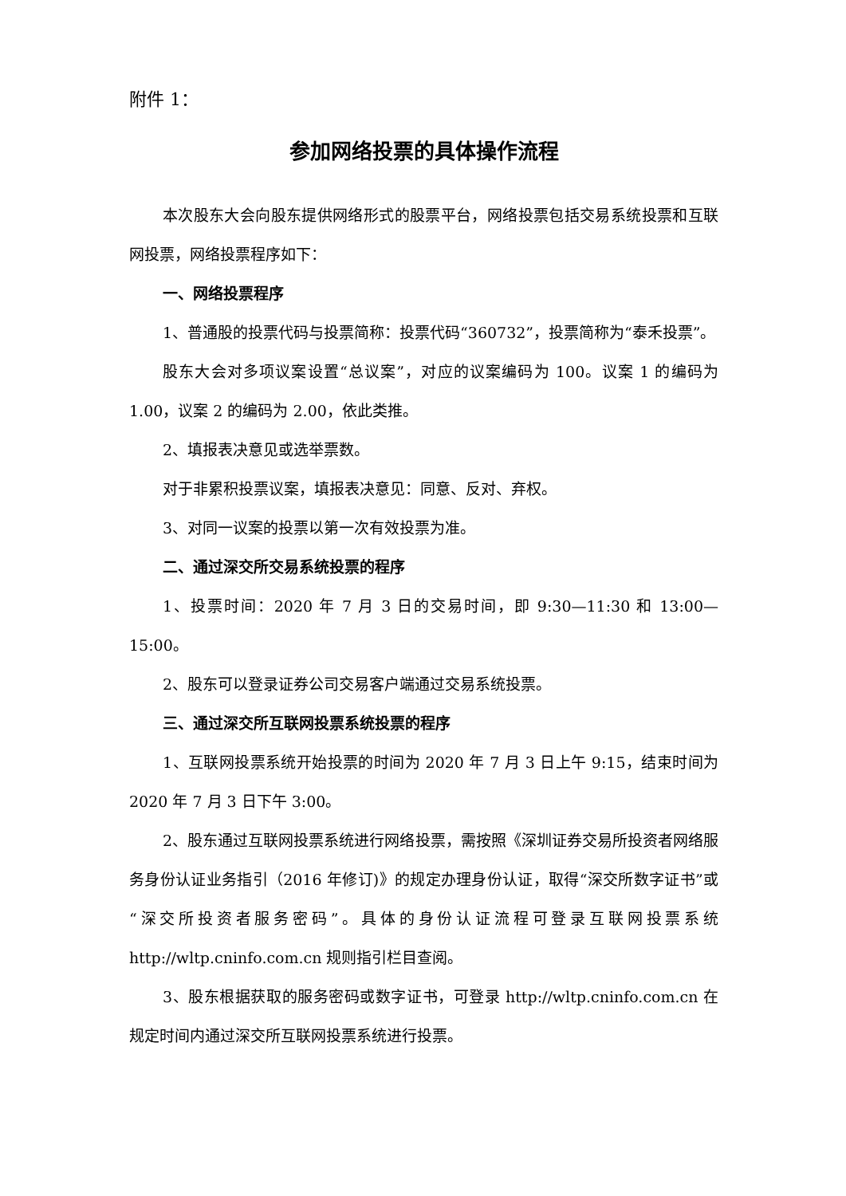附件 1：
参加网络投票的具体操作流程
本次股东大会向股东提供网络形式的股票平台，网络投票包括交易系统投票和互联网投票，网络投票程序如下：
一、网络投票程序
1、普通股的投票代码与投票简称：投票代码“360732”，投票简称为“泰禾投票”。
股东大会对多项议案设置“总议案”，对应的议案编码为 100。议案 1 的编码为 1.00，议案 2 的编码为 2.00，依此类推。
2、填报表决意见或选举票数。
对于非累积投票议案，填报表决意见：同意、反对、弃权。
3、对同一议案的投票以第一次有效投票为准。
二、通过深交所交易系统投票的程序
1、投票时间：2020 年 7 月 3 日的交易时间，即 9:30—11:30 和 13:00—15:00。
2、股东可以登录证券公司交易客户端通过交易系统投票。
三、通过深交所互联网投票系统投票的程序
1、互联网投票系统开始投票的时间为 2020 年 7 月 3 日上午 9:15，结束时间为 2020 年 7 月 3 日下午 3:00。
2、股东通过互联网投票系统进行网络投票，需按照《深圳证券交易所投资者网络服务身份认证业务指引（2016 年修订)》的规定办理身份认证，取得“深交所数字证书”或“深交所投资者服务密码”。具体的身份认证流程可登录互联网投票系统 http://wltp.cninfo.com.cn 规则指引栏目查阅。
3、股东根据获取的服务密码或数字证书，可登录 http://wltp.cninfo.com.cn 在规定时间内通过深交所互联网投票系统进行投票。